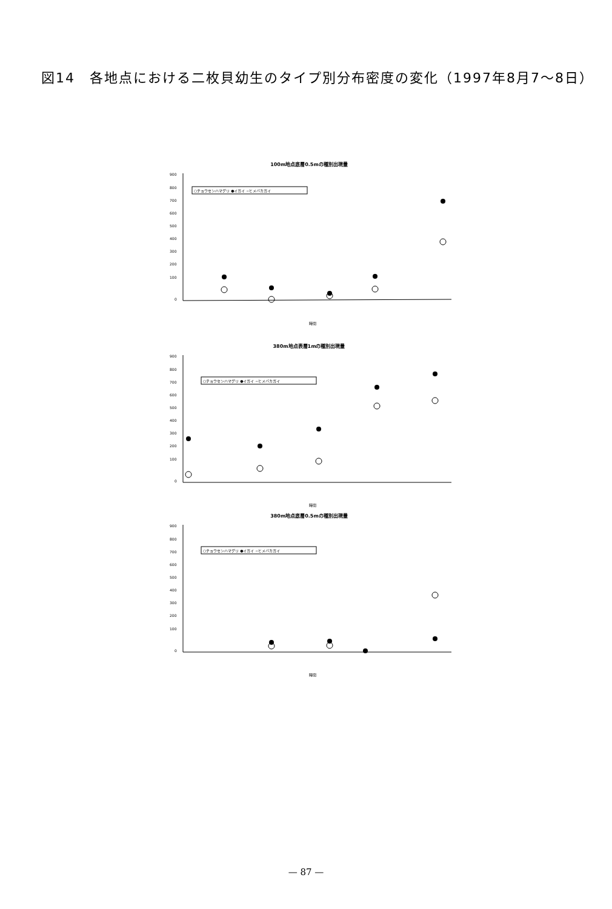図14　各地点における二枚貝幼生のタイプ別分布密度の変化（1997年8月7〜8日）
100m地点底層0.5mの種別出現量
900
800
700
600
500
400
300
200
100
0
○チョウセンハマグリ ●イガイ −ヒメバカガイ
時間
380m地点表層1mの種別出現量
900
800
700
600
500
400
300
200
100
0
○チョウセンハマグリ ●イガイ −ヒメバカガイ
時間
380m地点底層0.5mの種別出現量
900
800
700
600
500
400
300
200
100
0
○チョウセンハマグリ ●イガイ −ヒメバカガイ
時間
— 87 —